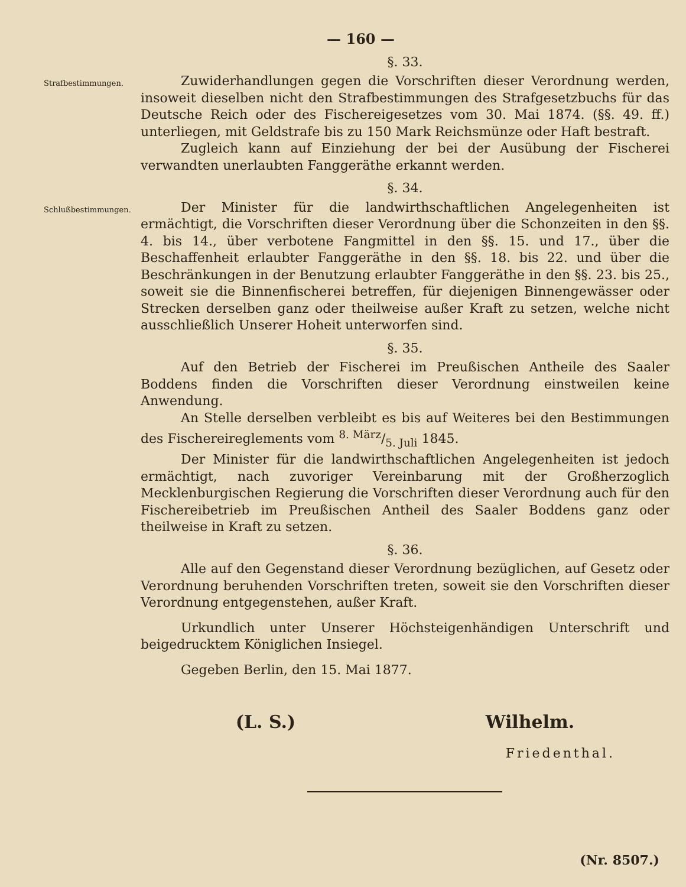— 160 —
§. 33.
Strafbestimmungen.
Zuwiderhandlungen gegen die Vorschriften dieser Verordnung werden, insoweit dieselben nicht den Strafbestimmungen des Strafgesetzbuchs für das Deutsche Reich oder des Fischereigesetzes vom 30. Mai 1874. (§§. 49. ff.) unterliegen, mit Geldstrafe bis zu 150 Mark Reichsmünze oder Haft bestraft.
Zugleich kann auf Einziehung der bei der Ausübung der Fischerei verwandten unerlaubten Fanggeräthe erkannt werden.
§. 34.
Schlußbestimmungen.
Der Minister für die landwirthschaftlichen Angelegenheiten ist ermächtigt, die Vorschriften dieser Verordnung über die Schonzeiten in den §§. 4. bis 14., über verbotene Fangmittel in den §§. 15. und 17., über die Beschaffenheit erlaubter Fanggeräthe in den §§. 18. bis 22. und über die Beschränkungen in der Benutzung erlaubter Fanggeräthe in den §§. 23. bis 25., soweit sie die Binnenfischerei betreffen, für diejenigen Binnengewässer oder Strecken derselben ganz oder theilweise außer Kraft zu setzen, welche nicht ausschließlich Unserer Hoheit unterworfen sind.
§. 35.
Auf den Betrieb der Fischerei im Preußischen Antheile des Saaler Boddens finden die Vorschriften dieser Verordnung einstweilen keine Anwendung.
An Stelle derselben verbleibt es bis auf Weiteres bei den Bestimmungen des Fischereireglements vom 8. März/5. Juli 1845.
Der Minister für die landwirthschaftlichen Angelegenheiten ist jedoch ermächtigt, nach zuvoriger Vereinbarung mit der Großherzoglich Mecklenburgischen Regierung die Vorschriften dieser Verordnung auch für den Fischereibetrieb im Preußischen Antheil des Saaler Boddens ganz oder theilweise in Kraft zu setzen.
§. 36.
Alle auf den Gegenstand dieser Verordnung bezüglichen, auf Gesetz oder Verordnung beruhenden Vorschriften treten, soweit sie den Vorschriften dieser Verordnung entgegenstehen, außer Kraft.
Urkundlich unter Unserer Höchsteigenhändigen Unterschrift und beigedrucktem Königlichen Insiegel.
Gegeben Berlin, den 15. Mai 1877.
(L. S.) Wilhelm.
Friedenthal.
(Nr. 8507.)